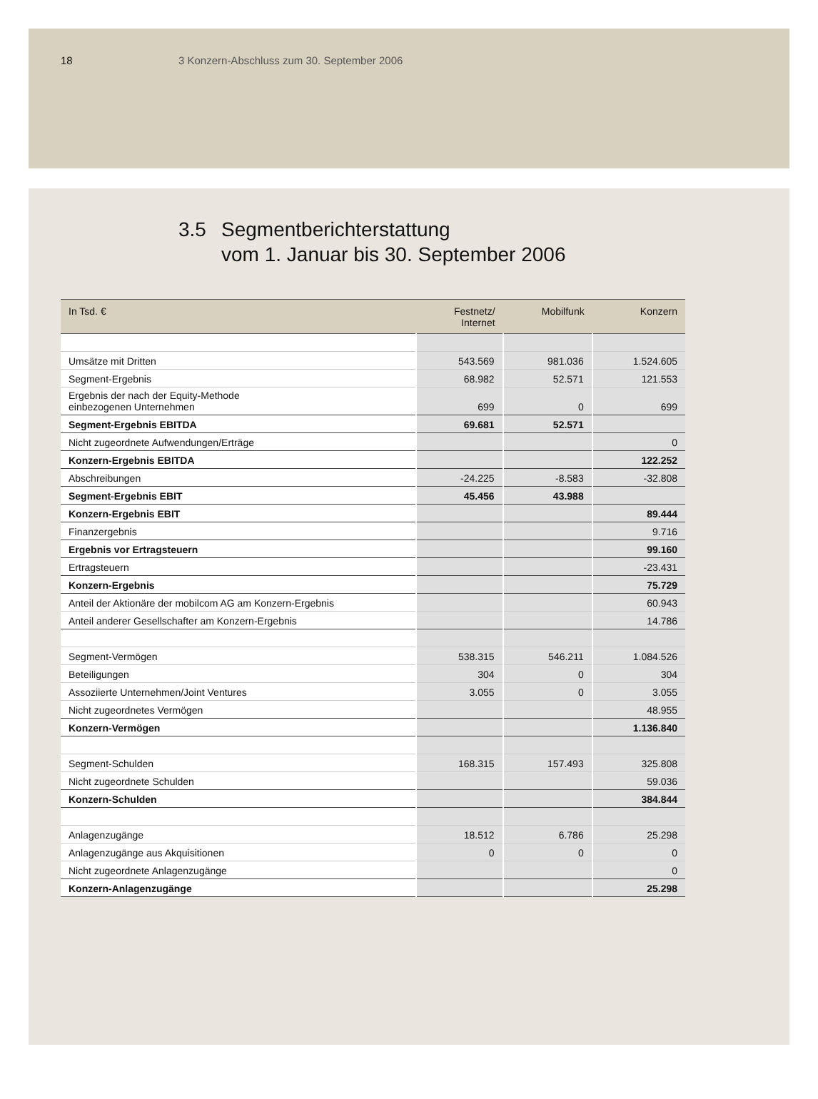18 3 Konzern-Abschluss zum 30. September 2006
3.5 Segmentberichterstattung
vom 1. Januar bis 30. September 2006
| In Tsd. € | Festnetz/ Internet | Mobilfunk | Konzern |
| --- | --- | --- | --- |
| Umsätze mit Dritten | 543.569 | 981.036 | 1.524.605 |
| Segment-Ergebnis | 68.982 | 52.571 | 121.553 |
| Ergebnis der nach der Equity-Methode einbezogenen Unternehmen | 699 | 0 | 699 |
| Segment-Ergebnis EBITDA | 69.681 | 52.571 | |
| Nicht zugeordnete Aufwendungen/Erträge | | | 0 |
| Konzern-Ergebnis EBITDA | | | 122.252 |
| Abschreibungen | -24.225 | -8.583 | -32.808 |
| Segment-Ergebnis EBIT | 45.456 | 43.988 | |
| Konzern-Ergebnis EBIT | | | 89.444 |
| Finanzergebnis | | | 9.716 |
| Ergebnis vor Ertragsteuern | | | 99.160 |
| Ertragsteuern | | | -23.431 |
| Konzern-Ergebnis | | | 75.729 |
| Anteil der Aktionäre der mobilcom AG am Konzern-Ergebnis | | | 60.943 |
| Anteil anderer Gesellschafter am Konzern-Ergebnis | | | 14.786 |
| Segment-Vermögen | 538.315 | 546.211 | 1.084.526 |
| Beteiligungen | 304 | 0 | 304 |
| Assoziierte Unternehmen/Joint Ventures | 3.055 | 0 | 3.055 |
| Nicht zugeordnetes Vermögen | | | 48.955 |
| Konzern-Vermögen | | | 1.136.840 |
| Segment-Schulden | 168.315 | 157.493 | 325.808 |
| Nicht zugeordnete Schulden | | | 59.036 |
| Konzern-Schulden | | | 384.844 |
| Anlagenzugänge | 18.512 | 6.786 | 25.298 |
| Anlagenzugänge aus Akquisitionen | 0 | 0 | 0 |
| Nicht zugeordnete Anlagenzugänge | | | 0 |
| Konzern-Anlagenzugänge | | | 25.298 |